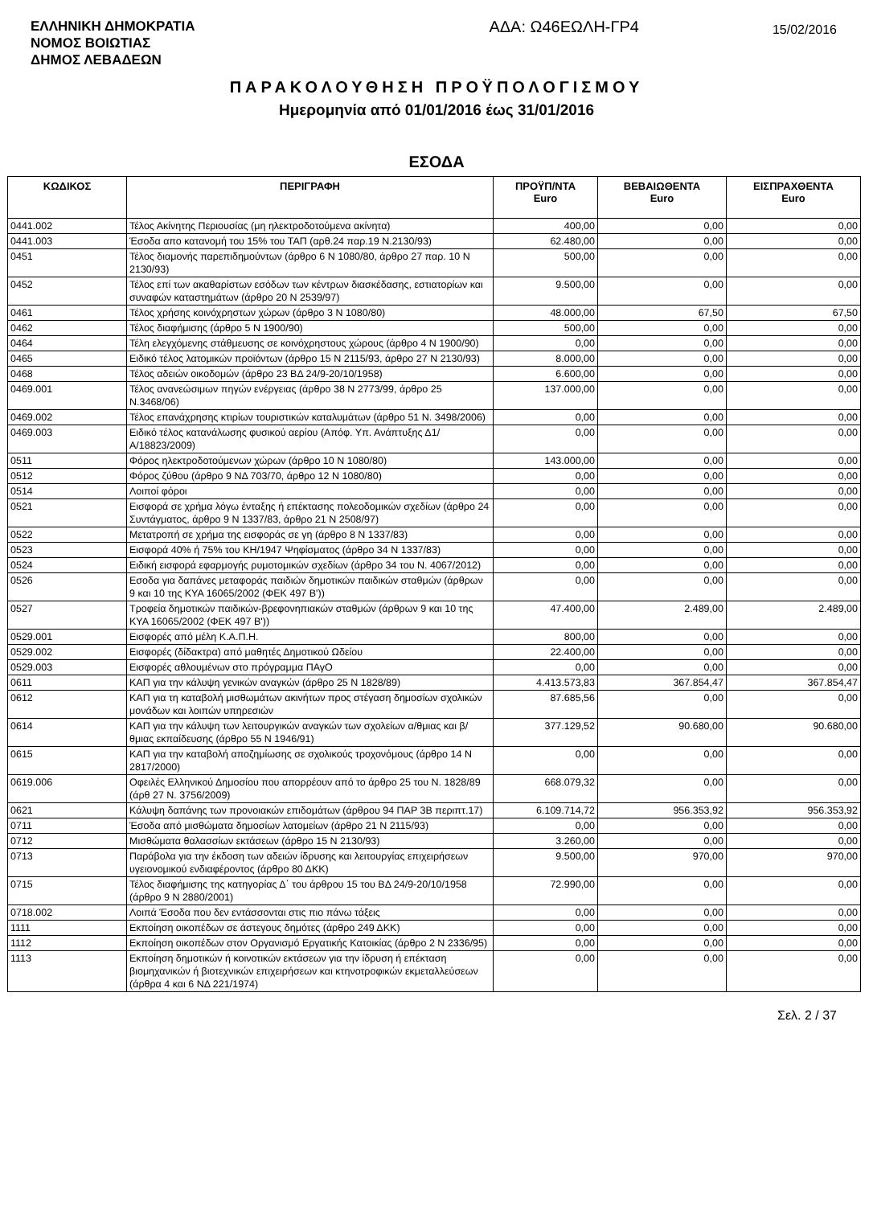ΕΛΛΗΝΙΚΗ ΔΗΜΟΚΡΑΤΙΑ
ΝΟΜΟΣ ΒΟΙΩΤΙΑΣ
ΔΗΜΟΣ ΛΕΒΑΔΕΩΝ
ΑΔΑ: Ω46ΕΩΛΗ-ΓΡ4
15/02/2016
ΠΑΡΑΚΟΛΟΥΘΗΣΗ ΠΡΟΫΠΟΛΟΓΙΣΜΟΥ
Ημερομηνία από 01/01/2016 έως 31/01/2016
ΕΣΟΔΑ
| ΚΩΔΙΚΟΣ | ΠΕΡΙΓΡΑΦΗ | ΠΡΟΫΠ/ΝΤΑ Euro | ΒΕΒΑΙΩΘΕΝΤΑ Euro | ΕΙΣΠΡΑΧΘΕΝΤΑ Euro |
| --- | --- | --- | --- | --- |
| 0441.002 | Τέλος Ακίνητης Περιουσίας (μη ηλεκτροδοτούμενα ακίνητα) | 400,00 | 0,00 | 0,00 |
| 0441.003 | Έσοδα απο κατανομή του 15% του ΤΑΠ (αρθ.24 παρ.19 Ν.2130/93) | 62.480,00 | 0,00 | 0,00 |
| 0451 | Τέλος διαμονής παρεπιδημούντων (άρθρο 6 Ν 1080/80, άρθρο 27 παρ. 10 Ν 2130/93) | 500,00 | 0,00 | 0,00 |
| 0452 | Τέλος επί των ακαθαρίστων εσόδων των κέντρων διασκέδασης, εστιατορίων και συναφών καταστημάτων (άρθρο 20 Ν 2539/97) | 9.500,00 | 0,00 | 0,00 |
| 0461 | Τέλος χρήσης κοινόχρηστων χώρων (άρθρο 3 Ν 1080/80) | 48.000,00 | 67,50 | 67,50 |
| 0462 | Τέλος διαφήμισης (άρθρο 5 Ν 1900/90) | 500,00 | 0,00 | 0,00 |
| 0464 | Τέλη ελεγχόμενης στάθμευσης σε κοινόχρηστους χώρους (άρθρο 4 Ν 1900/90) | 0,00 | 0,00 | 0,00 |
| 0465 | Ειδικό τέλος λατομικών προϊόντων (άρθρο 15 Ν 2115/93, άρθρο 27 Ν 2130/93) | 8.000,00 | 0,00 | 0,00 |
| 0468 | Τέλος αδειών οικοδομών (άρθρο 23 ΒΔ 24/9-20/10/1958) | 6.600,00 | 0,00 | 0,00 |
| 0469.001 | Τέλος ανανεώσιμων πηγών ενέργειας (άρθρο 38 Ν 2773/99, άρθρο 25 Ν.3468/06) | 137.000,00 | 0,00 | 0,00 |
| 0469.002 | Τέλος επανάχρησης κτιρίων τουριστικών καταλυμάτων (άρθρο 51 Ν. 3498/2006) | 0,00 | 0,00 | 0,00 |
| 0469.003 | Ειδικό τέλος κατανάλωσης φυσικού αερίου (Απόφ. Υπ. Ανάπτυξης Δ1/Α/18823/2009) | 0,00 | 0,00 | 0,00 |
| 0511 | Φόρος ηλεκτροδοτούμενων χώρων (άρθρο 10 Ν 1080/80) | 143.000,00 | 0,00 | 0,00 |
| 0512 | Φόρος ζύθου (άρθρο 9 ΝΔ 703/70, άρθρο 12 Ν 1080/80) | 0,00 | 0,00 | 0,00 |
| 0514 | Λοιποί φόροι | 0,00 | 0,00 | 0,00 |
| 0521 | Εισφορά σε χρήμα λόγω ένταξης ή επέκτασης πολεοδομικών σχεδίων (άρθρο 24 Συντάγματος, άρθρο 9 Ν 1337/83, άρθρο 21 Ν 2508/97) | 0,00 | 0,00 | 0,00 |
| 0522 | Μετατροπή σε χρήμα της εισφοράς σε γη (άρθρο 8 Ν 1337/83) | 0,00 | 0,00 | 0,00 |
| 0523 | Εισφορά 40% ή 75% του ΚΗ/1947 Ψηφίσματος (άρθρο 34 Ν 1337/83) | 0,00 | 0,00 | 0,00 |
| 0524 | Ειδική εισφορά εφαρμογής ρυμοτομικών σχεδίων (άρθρο 34 του Ν. 4067/2012) | 0,00 | 0,00 | 0,00 |
| 0526 | Εσοδα για δαπάνες μεταφοράς παιδιών δημοτικών παιδικών σταθμών (άρθρων 9 και 10 της ΚΥΑ 16065/2002 (ΦΕΚ 497 Β')) | 0,00 | 0,00 | 0,00 |
| 0527 | Τροφεία δημοτικών παιδικών-βρεφονηπιακών σταθμών (άρθρων 9 και 10 της ΚΥΑ 16065/2002 (ΦΕΚ 497 Β')) | 47.400,00 | 2.489,00 | 2.489,00 |
| 0529.001 | Εισφορές από μέλη Κ.Α.Π.Η. | 800,00 | 0,00 | 0,00 |
| 0529.002 | Εισφορές (δίδακτρα) από μαθητές Δημοτικού Ωδείου | 22.400,00 | 0,00 | 0,00 |
| 0529.003 | Εισφορές αθλουμένων στο πρόγραμμα ΠΑγΟ | 0,00 | 0,00 | 0,00 |
| 0611 | ΚΑΠ για την κάλυψη γενικών αναγκών (άρθρο 25 Ν 1828/89) | 4.413.573,83 | 367.854,47 | 367.854,47 |
| 0612 | ΚΑΠ για τη καταβολή μισθωμάτων ακινήτων προς στέγαση δημοσίων σχολικών μονάδων και λοιπών υπηρεσιών | 87.685,56 | 0,00 | 0,00 |
| 0614 | ΚΑΠ για την κάλυψη των λειτουργικών αναγκών των σχολείων α/θμιας και β/θμιας εκπαίδευσης (άρθρο 55 Ν 1946/91) | 377.129,52 | 90.680,00 | 90.680,00 |
| 0615 | ΚΑΠ για την καταβολή αποζημίωσης σε σχολικούς τροχονόμους (άρθρο 14 Ν 2817/2000) | 0,00 | 0,00 | 0,00 |
| 0619.006 | Οφειλές Ελληνικού Δημοσίου που απορρέουν από το άρθρο 25 του Ν. 1828/89 (άρθ 27 Ν. 3756/2009) | 668.079,32 | 0,00 | 0,00 |
| 0621 | Κάλυψη δαπάνης των προνοιακών επιδομάτων (άρθρου 94 ΠΑΡ 3Β περιπτ.17) | 6.109.714,72 | 956.353,92 | 956.353,92 |
| 0711 | Έσοδα από μισθώματα δημοσίων λατομείων (άρθρο 21 Ν 2115/93) | 0,00 | 0,00 | 0,00 |
| 0712 | Μισθώματα θαλασσίων εκτάσεων (άρθρο 15 Ν 2130/93) | 3.260,00 | 0,00 | 0,00 |
| 0713 | Παράβολα για την έκδοση των αδειών ίδρυσης και λειτουργίας επιχειρήσεων υγειονομικού ενδιαφέροντος (άρθρο 80 ΔΚΚ) | 9.500,00 | 970,00 | 970,00 |
| 0715 | Τέλος διαφήμισης της κατηγορίας Δ΄ του άρθρου 15 του ΒΔ 24/9-20/10/1958 (άρθρο 9 Ν 2880/2001) | 72.990,00 | 0,00 | 0,00 |
| 0718.002 | Λοιπά Έσοδα που δεν εντάσσονται στις πιο πάνω τάξεις | 0,00 | 0,00 | 0,00 |
| 1111 | Εκποίηση οικοπέδων σε άστεγους δημότες (άρθρο 249 ΔΚΚ) | 0,00 | 0,00 | 0,00 |
| 1112 | Εκποίηση οικοπέδων στον Οργανισμό Εργατικής Κατοικίας (άρθρο 2 Ν 2336/95) | 0,00 | 0,00 | 0,00 |
| 1113 | Εκποίηση δημοτικών ή κοινοτικών εκτάσεων για την ίδρυση ή επέκταση βιομηχανικών ή βιοτεχνικών επιχειρήσεων και κτηνοτροφικών εκμεταλλεύσεων (άρθρα 4 και 6 ΝΔ 221/1974) | 0,00 | 0,00 | 0,00 |
Σελ. 2 / 37